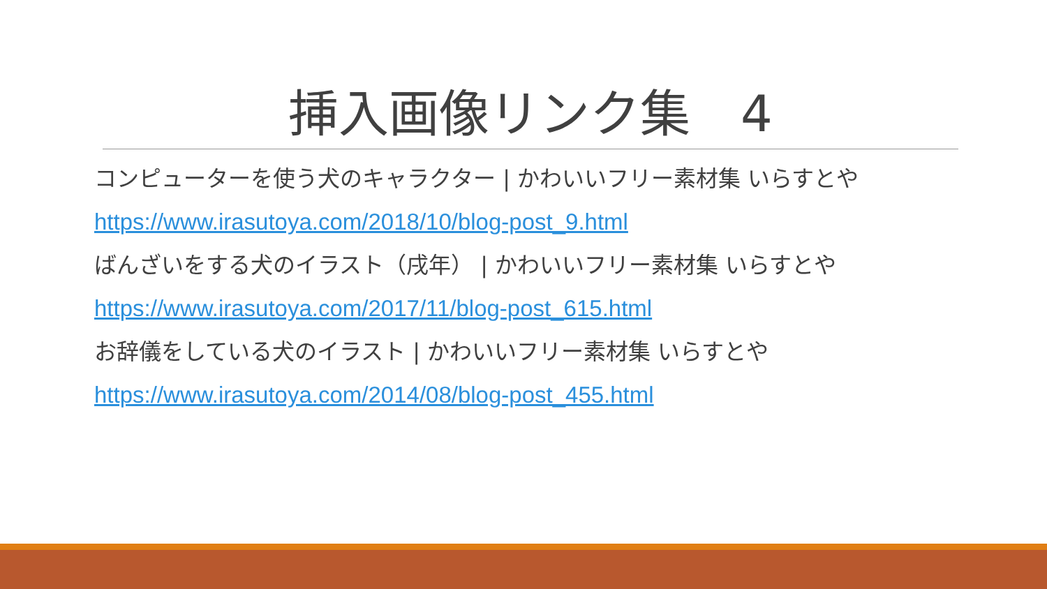挿入画像リンク集　4
コンピューターを使う犬のキャラクター | かわいいフリー素材集 いらすとや
https://www.irasutoya.com/2018/10/blog-post_9.html
ばんざいをする犬のイラスト（戌年） | かわいいフリー素材集 いらすとや
https://www.irasutoya.com/2017/11/blog-post_615.html
お辞儀をしている犬のイラスト | かわいいフリー素材集 いらすとや
https://www.irasutoya.com/2014/08/blog-post_455.html